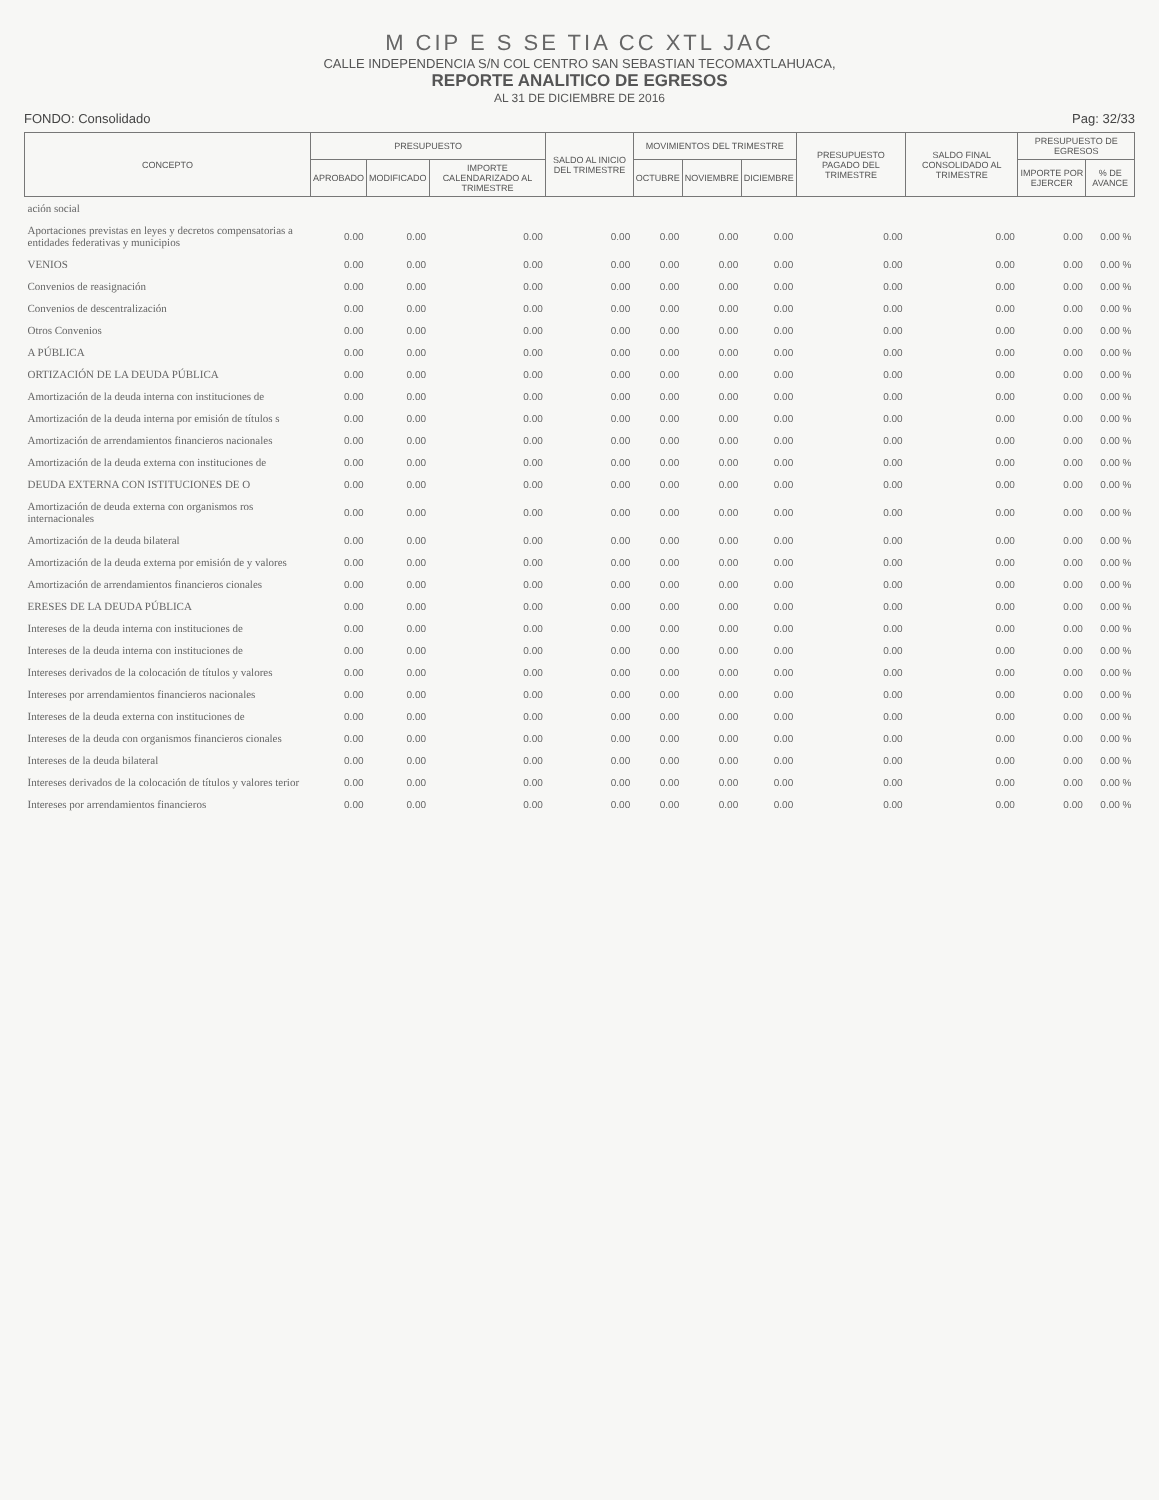M CIP E S SE TIA CC XTL JAC
CALLE INDEPENDENCIA S/N COL CENTRO SAN SEBASTIAN TECOMAXTLAHUACA,
REPORTE ANALITICO DE EGRESOS
AL 31 DE DICIEMBRE DE 2016
FONDO: Consolidado Pag: 32/33
| CONCEPTO | PRESUPUESTO | | | SALDO AL INICIO DEL TRIMESTRE | MOVIMIENTOS DEL TRIMESTRE | | | PRESUPUESTO PAGADO DEL TRIMESTRE | SALDO FINAL CONSOLIDADO AL TRIMESTRE | PRESUPUESTO DE EGRESOS | |
| --- | --- | --- | --- | --- | --- | --- | --- | --- | --- | --- | --- |
| | APROBADO | MODIFICADO | IMPORTE CALENDARIZADO AL TRIMESTRE | | OCTUBRE | NOVIEMBRE | DICIEMBRE | | | IMPORTE POR EJERCER | % DE AVANCE |
| ación social | | | | | | | | | | | |
| Aportaciones previstas en leyes y decretos compensatorias a entidades federativas y municipios | 0.00 | 0.00 | 0.00 | 0.00 | 0.00 | 0.00 | 0.00 | 0.00 | 0.00 | 0.00 | 0.00 % |
| VENIOS | 0.00 | 0.00 | 0.00 | 0.00 | 0.00 | 0.00 | 0.00 | 0.00 | 0.00 | 0.00 | 0.00 % |
| Convenios de reasignación | 0.00 | 0.00 | 0.00 | 0.00 | 0.00 | 0.00 | 0.00 | 0.00 | 0.00 | 0.00 | 0.00 % |
| Convenios de descentralización | 0.00 | 0.00 | 0.00 | 0.00 | 0.00 | 0.00 | 0.00 | 0.00 | 0.00 | 0.00 | 0.00 % |
| Otros Convenios | 0.00 | 0.00 | 0.00 | 0.00 | 0.00 | 0.00 | 0.00 | 0.00 | 0.00 | 0.00 | 0.00 % |
| A PÚBLICA | 0.00 | 0.00 | 0.00 | 0.00 | 0.00 | 0.00 | 0.00 | 0.00 | 0.00 | 0.00 | 0.00 % |
| ORTIZACIÓN DE LA DEUDA PÚBLICA | 0.00 | 0.00 | 0.00 | 0.00 | 0.00 | 0.00 | 0.00 | 0.00 | 0.00 | 0.00 | 0.00 % |
| Amortización de la deuda interna con instituciones de | 0.00 | 0.00 | 0.00 | 0.00 | 0.00 | 0.00 | 0.00 | 0.00 | 0.00 | 0.00 | 0.00 % |
| Amortización de la deuda interna por emisión de títulos s | 0.00 | 0.00 | 0.00 | 0.00 | 0.00 | 0.00 | 0.00 | 0.00 | 0.00 | 0.00 | 0.00 % |
| Amortización de arrendamientos financieros nacionales | 0.00 | 0.00 | 0.00 | 0.00 | 0.00 | 0.00 | 0.00 | 0.00 | 0.00 | 0.00 | 0.00 % |
| Amortización de la deuda externa con instituciones de | 0.00 | 0.00 | 0.00 | 0.00 | 0.00 | 0.00 | 0.00 | 0.00 | 0.00 | 0.00 | 0.00 % |
| DEUDA EXTERNA CON ISTITUCIONES DE O | 0.00 | 0.00 | 0.00 | 0.00 | 0.00 | 0.00 | 0.00 | 0.00 | 0.00 | 0.00 | 0.00 % |
| Amortización de deuda externa con organismos ros internacionales | 0.00 | 0.00 | 0.00 | 0.00 | 0.00 | 0.00 | 0.00 | 0.00 | 0.00 | 0.00 | 0.00 % |
| Amortización de la deuda bilateral | 0.00 | 0.00 | 0.00 | 0.00 | 0.00 | 0.00 | 0.00 | 0.00 | 0.00 | 0.00 | 0.00 % |
| Amortización de la deuda externa por emisión de y valores | 0.00 | 0.00 | 0.00 | 0.00 | 0.00 | 0.00 | 0.00 | 0.00 | 0.00 | 0.00 | 0.00 % |
| Amortización de arrendamientos financieros cionales | 0.00 | 0.00 | 0.00 | 0.00 | 0.00 | 0.00 | 0.00 | 0.00 | 0.00 | 0.00 | 0.00 % |
| ERESES DE LA DEUDA PÚBLICA | 0.00 | 0.00 | 0.00 | 0.00 | 0.00 | 0.00 | 0.00 | 0.00 | 0.00 | 0.00 | 0.00 % |
| Intereses de la deuda interna con instituciones de | 0.00 | 0.00 | 0.00 | 0.00 | 0.00 | 0.00 | 0.00 | 0.00 | 0.00 | 0.00 | 0.00 % |
| Intereses de la deuda interna con instituciones de | 0.00 | 0.00 | 0.00 | 0.00 | 0.00 | 0.00 | 0.00 | 0.00 | 0.00 | 0.00 | 0.00 % |
| Intereses derivados de la colocación de títulos y valores | 0.00 | 0.00 | 0.00 | 0.00 | 0.00 | 0.00 | 0.00 | 0.00 | 0.00 | 0.00 | 0.00 % |
| Intereses por arrendamientos financieros nacionales | 0.00 | 0.00 | 0.00 | 0.00 | 0.00 | 0.00 | 0.00 | 0.00 | 0.00 | 0.00 | 0.00 % |
| Intereses de la deuda externa con instituciones de | 0.00 | 0.00 | 0.00 | 0.00 | 0.00 | 0.00 | 0.00 | 0.00 | 0.00 | 0.00 | 0.00 % |
| Intereses de la deuda con organismos financieros cionales | 0.00 | 0.00 | 0.00 | 0.00 | 0.00 | 0.00 | 0.00 | 0.00 | 0.00 | 0.00 | 0.00 % |
| Intereses de la deuda bilateral | 0.00 | 0.00 | 0.00 | 0.00 | 0.00 | 0.00 | 0.00 | 0.00 | 0.00 | 0.00 | 0.00 % |
| Intereses derivados de la colocación de títulos y valores terior | 0.00 | 0.00 | 0.00 | 0.00 | 0.00 | 0.00 | 0.00 | 0.00 | 0.00 | 0.00 | 0.00 % |
| Intereses por arrendamientos financieros | 0.00 | 0.00 | 0.00 | 0.00 | 0.00 | 0.00 | 0.00 | 0.00 | 0.00 | 0.00 | 0.00 % |